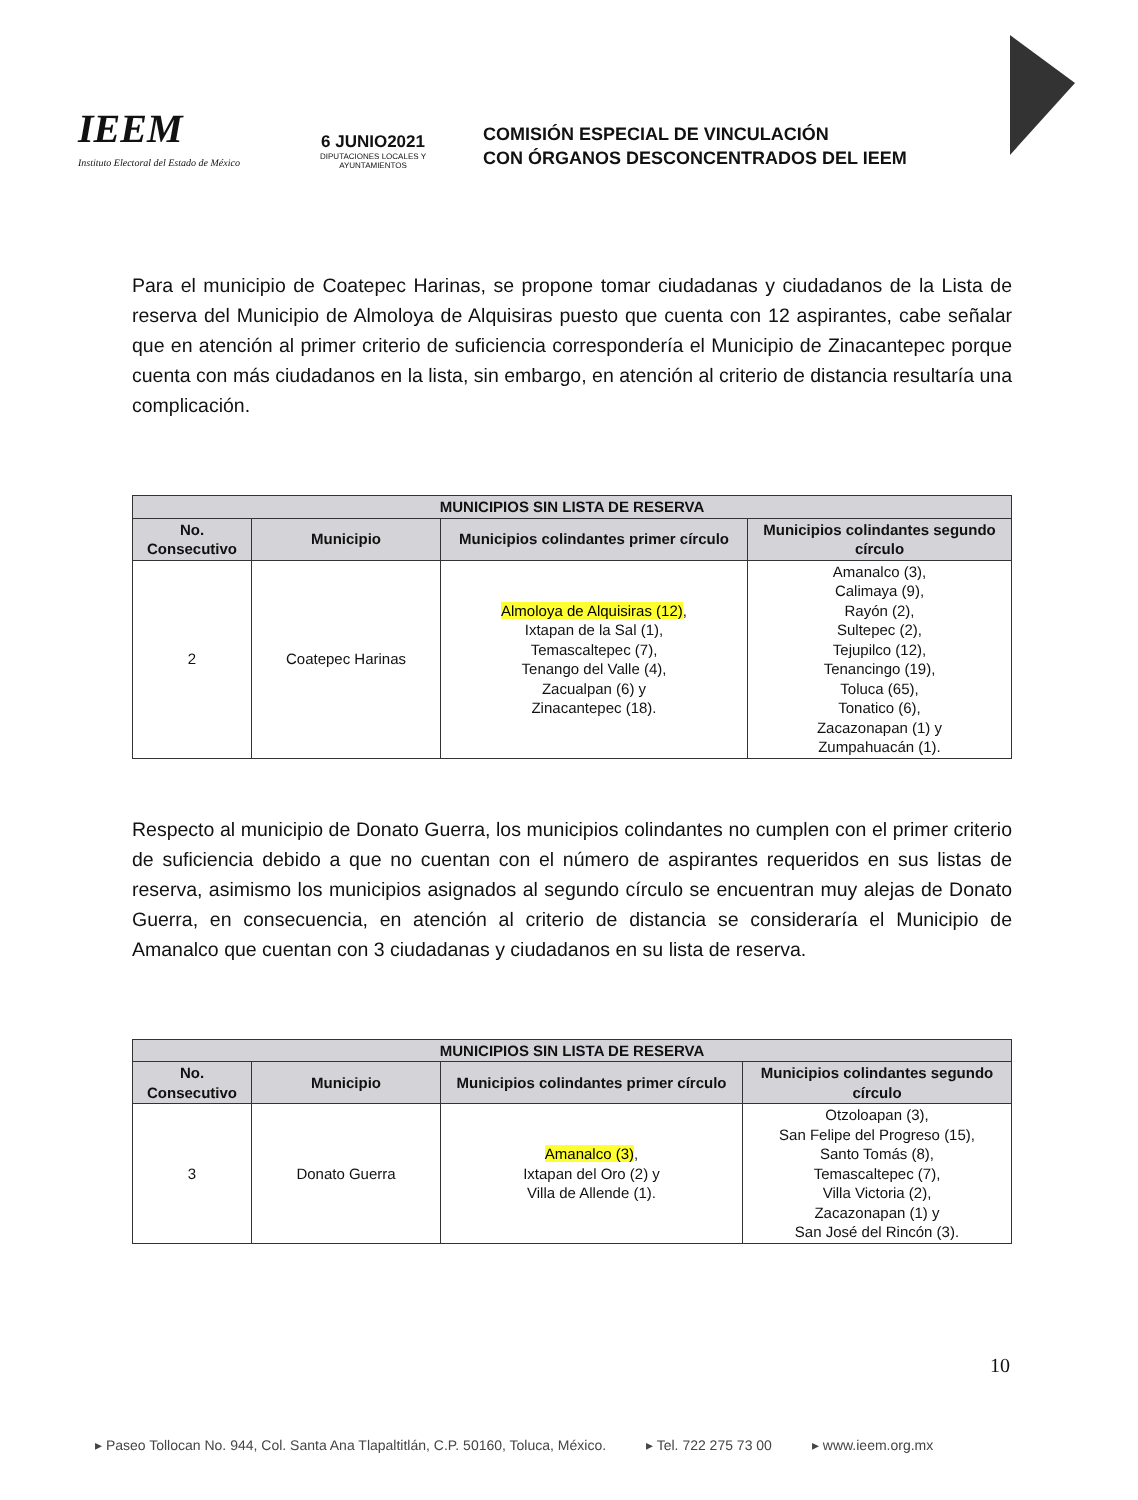IEEM
Instituto Electoral del Estado de México
6 JUNIO2021
DIPUTACIONES LOCALES Y AYUNTAMIENTOS
COMISIÓN ESPECIAL DE VINCULACIÓN
CON ÓRGANOS DESCONCENTRADOS DEL IEEM
Para el municipio de Coatepec Harinas, se propone tomar ciudadanas y ciudadanos de la Lista de reserva del Municipio de Almoloya de Alquisiras puesto que cuenta con 12 aspirantes, cabe señalar que en atención al primer criterio de suficiencia correspondería el Municipio de Zinacantepec porque cuenta con más ciudadanos en la lista, sin embargo, en atención al criterio de distancia resultaría una complicación.
| MUNICIPIOS SIN LISTA DE RESERVA | | | |
| --- | --- | --- | --- |
| No. Consecutivo | Municipio | Municipios colindantes primer círculo | Municipios colindantes segundo círculo |
| 2 | Coatepec Harinas | Almoloya de Alquisiras (12) , Ixtapan de la Sal (1), Temascaltepec (7), Tenango del Valle (4), Zacualpan (6) y Zinacantepec (18). | Amanalco (3), Calimaya (9), Rayón (2), Sultepec (2), Tejupilco (12), Tenancingo (19), Toluca (65), Tonatico (6), Zacazonapan (1) y Zumpahuacán (1). |
Respecto al municipio de Donato Guerra, los municipios colindantes no cumplen con el primer criterio de suficiencia debido a que no cuentan con el número de aspirantes requeridos en sus listas de reserva, asimismo los municipios asignados al segundo círculo se encuentran muy alejas de Donato Guerra, en consecuencia, en atención al criterio de distancia se consideraría el Municipio de Amanalco que cuentan con 3 ciudadanas y ciudadanos en su lista de reserva.
| MUNICIPIOS SIN LISTA DE RESERVA | | | |
| --- | --- | --- | --- |
| No. Consecutivo | Municipio | Municipios colindantes primer círculo | Municipios colindantes segundo círculo |
| 3 | Donato Guerra | Amanalco (3) , Ixtapan del Oro (2) y Villa de Allende (1). | Otzoloapan (3), San Felipe del Progreso (15), Santo Tomás (8), Temascaltepec (7), Villa Victoria (2), Zacazonapan (1) y San José del Rincón (3). |
10
▸ Paseo Tollocan No. 944, Col. Santa Ana Tlapaltitlán, C.P. 50160, Toluca, México. ▸ Tel. 722 275 73 00 ▸ www.ieem.org.mx